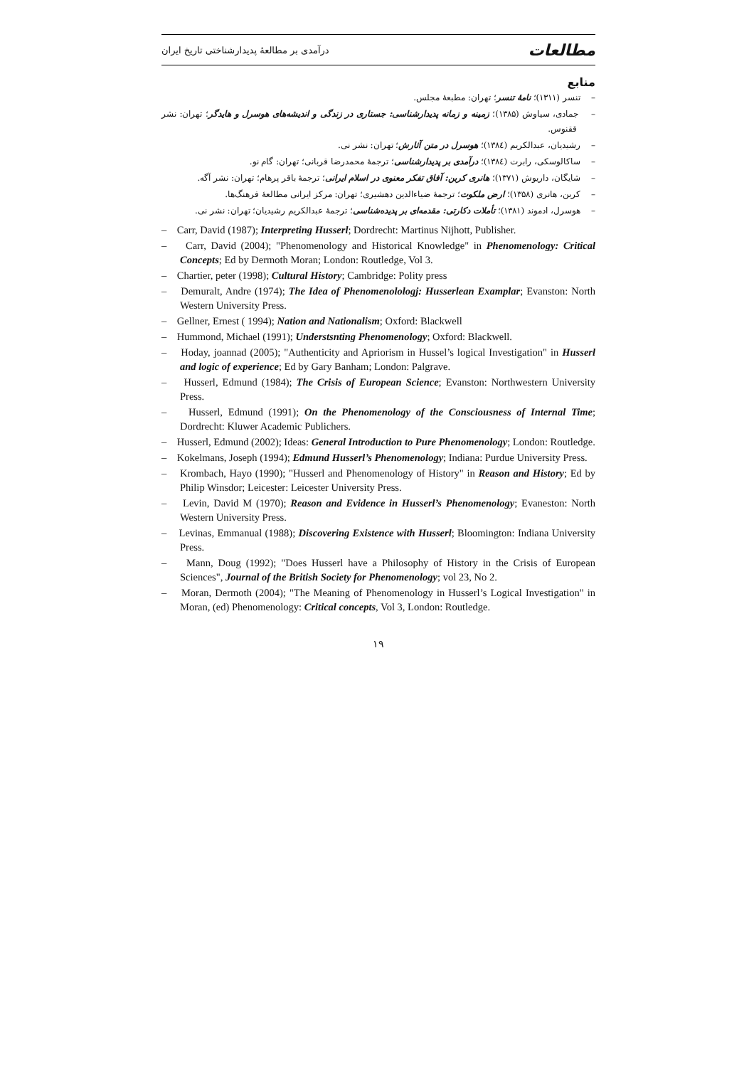مطالعات درآمدی بر مطالعهٔ پدیدارشناختی تاریخ ایران
منابع
– تنسر (۱۳۱۱)؛ نامهٔ تنسر؛ تهران: مطبعهٔ مجلس.
– جمادی، سیاوش (۱۳۸۵)؛ زمینه و زمانه پدیدارشناسی: جستاری در زندگی و اندیشه‌های هوسرل و هایدگر؛ تهران: نشر ققنوس.
– رشیدیان، عبدالکریم (۱۳۸٤)؛ هوسرل در متن آثارش؛ تهران: نشر نی.
– ساکالوسکی، رابرت (۱۳۸٤)؛ درآمدی بر پدیدارشناسی؛ ترجمهٔ محمدرضا قربانی؛ تهران: گام نو.
– شایگان، داریوش (۱۳۷۱)؛ هانری کربن: آفاق تفکر معنوی در اسلام ایرانی؛ ترجمهٔ باقر پرهام؛ تهران: نشر آگه.
– کربن، هانری (۱۳۵۸)؛ ارض ملکوت؛ ترجمهٔ ضیاءالدین دهشیری؛ تهران: مرکز ایرانی مطالعهٔ فرهنگ‌ها.
– هوسرل، ادموند (۱۳۸۱)؛ تأملات دکارتی: مقدمه‌ای بر پدیده‌شناسی؛ ترجمهٔ عبدالکریم رشیدیان؛ تهران: نشر نی.
– Carr, David (1987); Interpreting Husserl; Dordrecht: Martinus Nijhott, Publisher.
– Carr, David (2004); "Phenomenology and Historical Knowledge" in Phenomenology: Critical Concepts; Ed by Dermoth Moran; London: Routledge, Vol 3.
– Chartier, peter (1998); Cultural History; Cambridge: Polity press
– Demuralt, Andre (1974); The Idea of Phenomenolologj: Husserlean Examplar; Evanston: North Western University Press.
– Gellner, Ernest ( 1994); Nation and Nationalism; Oxford: Blackwell
– Hummond, Michael (1991); Understsnting Phenomenology; Oxford: Blackwell.
– Hoday, joannad (2005); "Authenticity and Apriorism in Hussel’s logical Investigation" in Husserl and logic of experience; Ed by Gary Banham; London: Palgrave.
– Husserl, Edmund (1984); The Crisis of European Science; Evanston: Northwestern University Press.
– Husserl, Edmund (1991); On the Phenomenology of the Consciousness of Internal Time; Dordrecht: Kluwer Academic Publichers.
– Husserl, Edmund (2002); Ideas: General Introduction to Pure Phenomenology; London: Routledge.
– Kokelmans, Joseph (1994); Edmund Husserl’s Phenomenology; Indiana: Purdue University Press.
– Krombach, Hayo (1990); "Husserl and Phenomenology of History" in Reason and History; Ed by Philip Winsdor; Leicester: Leicester University Press.
– Levin, David M (1970); Reason and Evidence in Husserl’s Phenomenology; Evaneston: North Western University Press.
– Levinas, Emmanual (1988); Discovering Existence with Husserl; Bloomington: Indiana University Press.
– Mann, Doug (1992); "Does Husserl have a Philosophy of History in the Crisis of European Sciences", Journal of the British Society for Phenomenology; vol 23, No 2.
– Moran, Dermoth (2004); "The Meaning of Phenomenology in Husserl’s Logical Investigation" in Moran, (ed) Phenomenology: Critical concepts, Vol 3, London: Routledge.
۱۹